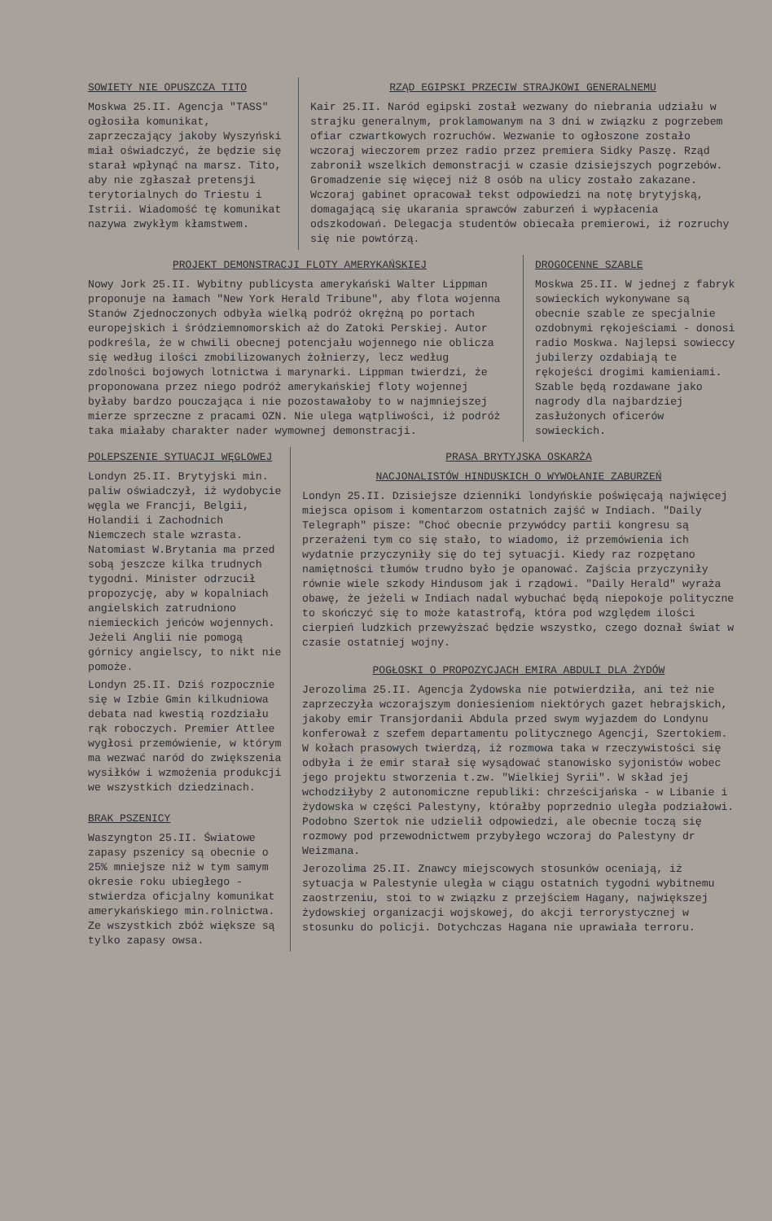SOWIETY NIE OPUSZCZA TITO
Moskwa 25.II. Agencja "TASS" ogłosiła komunikat, zaprzeczający jakoby Wyszyński miał oświadczyć, że będzie się starał wpłynąć na marsz. Tito, aby nie zgłaszał pretensji terytorialnych do Triestu i Istrii. Wiadomość tę komunikat nazywa zwykłym kłamstwem.
RZĄD EGIPSKI PRZECIW STRAJKOWI GENERALNEMU
Kair 25.II. Naród egipski został wezwany do niebrania udziału w strajku generalnym, proklamowanym na 3 dni w związku z pogrzebem ofiar czwartkowych rozruchów. Wezwanie to ogłoszone zostało wczoraj wieczorem przez radio przez premiera Sidky Paszę. Rząd zabronił wszelkich demonstracji w czasie dzisiejszych pogrzebów. Gromadzenie się więcej niż 8 osób na ulicy zostało zakazane. Wczoraj gabinet opracował tekst odpowiedzi na notę brytyjską, domagającą się ukarania sprawców zaburzeń i wypłacenia odszkodowań. Delegacja studentów obiecała premierowi, iż rozruchy się nie powtórzą.
PROJEKT DEMONSTRACJI FLOTY AMERYKAŃSKIEJ
Nowy Jork 25.II. Wybitny publicysta amerykański Walter Lippman proponuje na łamach "New York Herald Tribune", aby flota wojenna Stanów Zjednoczonych odbyła wielką podróż okrężną po portach europejskich i śródziemnomorskich aż do Zatoki Perskiej. Autor podkreśla, że w chwili obecnej potencjału wojennego nie oblicza się według ilości zmobilizowanych żołnierzy, lecz według zdolności bojowych lotnictwa i marynarki. Lippman twierdzi, że proponowana przez niego podróż amerykańskiej floty wojennej byłaby bardzo pouczająca i nie pozostawałoby to w najmniejszej mierze sprzeczne z pracami OZN. Nie ulega wątpliwości, iż podróż taka miałaby charakter nader wymownej demonstracji.
DROGOCENNE SZABLE
Moskwa 25.II. W jednej z fabryk sowieckich wykonywane są obecnie szable ze specjalnie ozdobnymi rękojeściami - donosi radio Moskwa. Najlepsi sowieccy jubilerzy ozdabiają te rękojeści drogimi kamieniami. Szable będą rozdawane jako nagrody dla najbardziej zasłużonych oficerów sowieckich.
POLEPSZENIE SYTUACJI WĘGLOWEJ
Londyn 25.II. Brytyjski min. paliw oświadczył, iż wydobycie węgla we Francji, Belgii, Holandii i Zachodnich Niemczech stale wzrasta. Natomiast W.Brytania ma przed sobą jeszcze kilka trudnych tygodni. Minister odrzucił propozycję, aby w kopalniach angielskich zatrudniono niemieckich jeńców wojennych. Jeżeli Anglii nie pomogą górnicy angielscy, to nikt nie pomoże.
Londyn 25.II. Dziś rozpocznie się w Izbie Gmin kilkudniowa debata nad kwestią rozdziału rąk roboczych. Premier Attlee wygłosi przemówienie, w którym ma wezwać naród do zwiększenia wysiłków i wzmożenia produkcji we wszystkich dziedzinach.
BRAK PSZENICY
Waszyngton 25.II. Światowe zapasy pszenicy są obecnie o 25% mniejsze niż w tym samym okresie roku ubiegłego - stwierdza oficjalny komunikat amerykańskiego min.rolnictwa. Ze wszystkich zbóż większe są tylko zapasy owsa.
PRASA BRYTYJSKA OSKARŻA
NACJONALISTÓW HINDUSKICH O WYWOŁANIE ZABURZEŃ
Londyn 25.II. Dzisiejsze dzienniki londyńskie poświęcają najwięcej miejsca opisom i komentarzom ostatnich zajść w Indiach. "Daily Telegraph" pisze: "Choć obecnie przywódcy partii kongresu są przerażeni tym co się stało, to wiadomo, iż przemówienia ich wydatnie przyczyniły się do tej sytuacji. Kiedy raz rozpętano namiętności tłumów trudno było je opanować. Zajścia przyczyniły równie wiele szkody Hindusom jak i rządowi. "Daily Herald" wyraża obawę, że jeżeli w Indiach nadal wybuchać będą niepokoje polityczne to skończyć się to może katastrofą, która pod względem ilości cierpień ludzkich przewyższać będzie wszystko, czego doznał świat w czasie ostatniej wojny.
POGŁOSKI O PROPOZYCJACH EMIRA ABDULI DLA ŻYDÓW
Jerozolima 25.II. Agencja Żydowska nie potwierdziła, ani też nie zaprzeczyła wczorajszym doniesieniom niektórych gazet hebrajskich, jakoby emir Transjordanii Abdula przed swym wyjazdem do Londynu konferował z szefem departamentu politycznego Agencji, Szertokiem. W kołach prasowych twierdzą, iż rozmowa taka w rzeczywistości się odbyła i że emir starał się wysądować stanowisko syjonistów wobec jego projektu stworzenia t.zw. "Wielkiej Syrii". W skład jej wchodziłyby 2 autonomiczne republiki: chrześcijańska - w Libanie i żydowska w części Palestyny, którałby poprzednio uległa podziałowi. Podobno Szertok nie udzielił odpowiedzi, ale obecnie toczą się rozmowy pod przewodnictwem przybyłego wczoraj do Palestyny dr Weizmana.
Jerozolima 25.II. Znawcy miejscowych stosunków oceniają, iż sytuacja w Palestynie uległa w ciągu ostatnich tygodni wybitnemu zaostrzeniu, stoi to w związku z przejściem Hagany, największej żydowskiej organizacji wojskowej, do akcji terrorystycznej w stosunku do policji. Dotychczas Hagana nie uprawiała terroru.